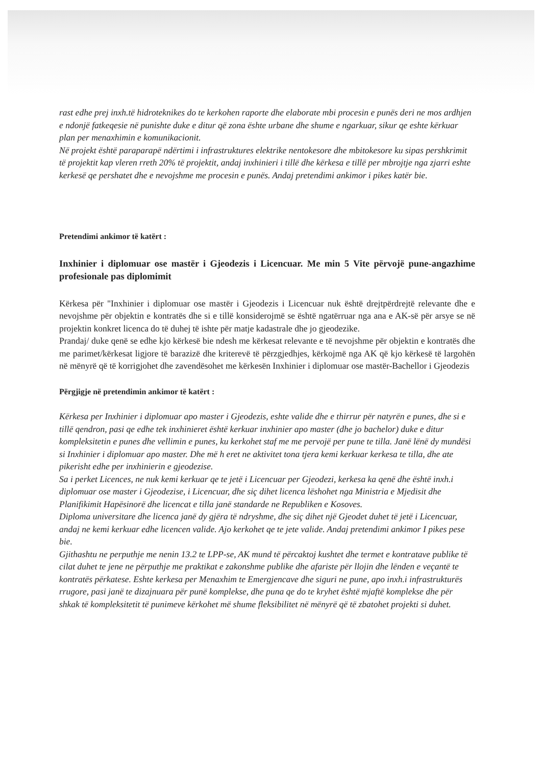rast edhe prej inxh.të hidroteknikes do te kerkohen raporte dhe elaborate mbi procesin e punës deri ne mos ardhjen e ndonjë fatkeqesie në punishte duke e ditur që zona ështe urbane dhe shume e ngarkuar, sikur qe eshte kërkuar plan per menaxhimin e komunikacionit.
Në projekt është paraparарë ndërtimi i infrastruktures elektrike nentokesore dhe mbitokesore ku sipas pershkrimit të projektit kap vleren rreth 20% të projektit, andaj inxhinieri i tillë dhe kërkesa e tillë per mbrojtje nga zjarri eshte kerkesë qe pershatet dhe e nevojshme me procesin e punës. Andaj pretendimi ankimor i pikes katër bie.
Pretendimi ankimor të katërt :
Inxhinier i diplomuar ose mastër i Gjeodezis i Licencuar. Me min 5 Vite përvojë pune-angazhime profesionale pas diplomimit
Kërkesa për "Inxhinier i diplomuar ose mastër i Gjeodezis i Licencuar nuk është drejtpërdrejtë relevante dhe e nevojshme për objektin e kontratës dhe si e tillë konsiderojmë se është ngatërruar nga ana e AK-së për arsye se në projektin konkret licenca do të duhej të ishte për matje kadastrale dhe jo gjeodezike.
Prandaj/ duke qenë se edhe kjo kërkesë bie ndesh me kërkesat relevante e të nevojshme për objektin e kontratës dhe me parimet/kërkesat ligjore të barazizë dhe kriterevë të përzgjedhjes, kërkojmë nga AK që kjo kërkesë të largohën në mënyrë që të korrigjohet dhe zavendësohet me kërkesën Inxhinier i diplomuar ose mastër-Bachellor i Gjeodezis
Përgjigje në pretendimin ankimor të katërt :
Kërkesa per Inxhinier i diplomuar apo master i Gjeodezis, eshte valide dhe e thirrur për natyrën e punes, dhe si e tillë qendron, pasi qe edhe tek inxhinieret është kerkuar inxhinier apo master (dhe jo bachelor) duke e ditur kompleksitetin e punes dhe vellimin e punes, ku kerkohet staf me me pervojë per pune te tilla. Janë lënë dy mundësi si Inxhinier i diplomuar apo master. Dhe më h eret ne aktivitet tona tjera kemi kerkuar kerkesa te tilla, dhe ate pikerisht edhe per inxhinierin e gjeodezise.
Sa i perket Licences, ne nuk kemi kerkuar qe te jetë i Licencuar per Gjeodezi, kerkesa ka qenë dhe është inxh.i diplomuar ose master i Gjeodezise, i Licencuar, dhe siç dihet licenca lëshohet nga Ministria e Mjedisit dhe Planifikimit Hapësinorë dhe licencat e tilla janë standarde ne Republiken e Kosoves.
Diploma universitare dhe licenca janë dy gjëra të ndryshme, dhe siç dihet një Gjeodet duhet të jetë i Licencuar, andaj ne kemi kerkuar edhe licencen valide. Ajo kerkohet qe te jete valide. Andaj pretendimi ankimor I pikes pese bie.
Gjithashtu ne perputhje me nenin 13.2 te LPP-se, AK mund të përcaktoj kushtet dhe termet e kontratave publike të cilat duhet te jene ne përputhje me praktikat e zakonshme publike dhe afariste për llojin dhe lënden e veçantë te kontratës përkatese. Eshte kerkesa per Menaxhim te Emergjencave dhe siguri ne pune, apo inxh.i infrastrukturës rrugore, pasi janë te dizajnuara për punë komplekse, dhe puna qe do te kryhet është mjaftë komplekse dhe për shkak të kompleksitetit të punimeve kërkohet më shume fleksibilitet në mënyrë që të zbatohet projekti si duhet.